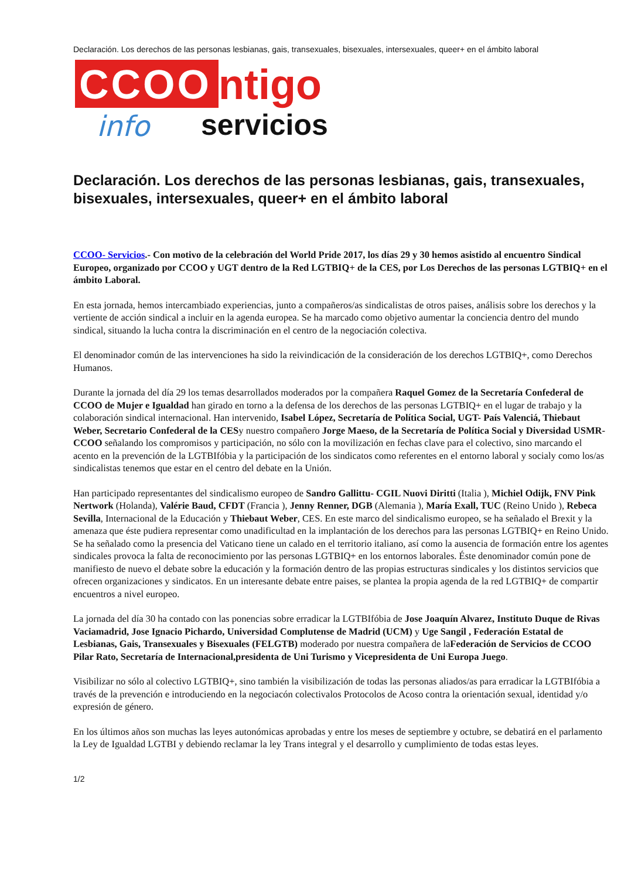Declaración. Los derechos de las personas lesbianas, gais, transexuales, bisexuales, intersexuales, queer+ en el ámbito laboral
CCOO ntigo
info servicios
Declaración. Los derechos de las personas lesbianas, gais, transexuales, bisexuales, intersexuales, queer+ en el ámbito laboral
CCOO- Servicios.- Con motivo de la celebración del World Pride 2017, los días 29 y 30 hemos asistido al encuentro Sindical Europeo, organizado por CCOO y UGT dentro de la Red LGTBIQ+ de la CES, por Los Derechos de las personas LGTBIQ+ en el ámbito Laboral.
En esta jornada, hemos intercambiado experiencias, junto a compañeros/as sindicalistas de otros paises, análisis sobre los derechos y la vertiente de acción sindical a incluir en la agenda europea. Se ha marcado como objetivo aumentar la conciencia dentro del mundo sindical, situando la lucha contra la discriminación en el centro de la negociación colectiva.
El denominador común de las intervenciones ha sido la reivindicación de la consideración de los derechos LGTBIQ+, como Derechos Humanos.
Durante la jornada del día 29 los temas desarrollados moderados por la compañera Raquel Gomez de la Secretaría Confederal de CCOO de Mujer e Igualdad han girado en torno a la defensa de los derechos de las personas LGTBIQ+ en el lugar de trabajo y la colaboración sindical internacional. Han intervenido, Isabel López, Secretaría de Política Social, UGT- País Valenciá, Thiebaut Weber, Secretario Confederal de la CESy nuestro compañero Jorge Maeso, de la Secretaría de Política Social y Diversidad USMR-CCOO señalando los compromisos y participación, no sólo con la movilización en fechas clave para el colectivo, sino marcando el acento en la prevención de la LGTBIfóbia y la participación de los sindicatos como referentes en el entorno laboral y socialy como los/as sindicalistas tenemos que estar en el centro del debate en la Unión.
Han participado representantes del sindicalismo europeo de Sandro Gallittu- CGIL Nuovi Diritti (Italia ), Michiel Odijk, FNV Pink Nertwork (Holanda), Valérie Baud, CFDT (Francia ), Jenny Renner, DGB (Alemania ), María Exall, TUC (Reino Unido ), Rebeca Sevilla, Internacional de la Educación y Thiebaut Weber, CES. En este marco del sindicalismo europeo, se ha señalado el Brexit y la amenaza que éste pudiera representar como unadificultad en la implantación de los derechos para las personas LGTBIQ+ en Reino Unido. Se ha señalado como la presencia del Vaticano tiene un calado en el territorio italiano, así como la ausencia de formación entre los agentes sindicales provoca la falta de reconocimiento por las personas LGTBIQ+ en los entornos laborales. Éste denominador común pone de manifiesto de nuevo el debate sobre la educación y la formación dentro de las propias estructuras sindicales y los distintos servicios que ofrecen organizaciones y sindicatos. En un interesante debate entre paises, se plantea la propia agenda de la red LGTBIQ+ de compartir encuentros a nivel europeo.
La jornada del día 30 ha contado con las ponencias sobre erradicar la LGTBIfóbia de Jose Joaquín Alvarez, Instituto Duque de Rivas Vaciamadrid, Jose Ignacio Pichardo, Universidad Complutense de Madrid (UCM) y Uge Sangil , Federación Estatal de Lesbianas, Gais, Transexuales y Bisexuales (FELGTB) moderado por nuestra compañera de laFederación de Servicios de CCOO Pilar Rato, Secretaría de Internacional,presidenta de Uni Turismo y Vicepresidenta de Uni Europa Juego.
Visibilizar no sólo al colectivo LGTBIQ+, sino también la visibilización de todas las personas aliados/as para erradicar la LGTBIfóbia a través de la prevención e introduciendo en la negociacón colectivalos Protocolos de Acoso contra la orientación sexual, identidad y/o expresión de género.
En los últimos años son muchas las leyes autonómicas aprobadas y entre los meses de septiembre y octubre, se debatirá en el parlamento la Ley de Igualdad LGTBI y debiendo reclamar la ley Trans integral y el desarrollo y cumplimiento de todas estas leyes.
1/2